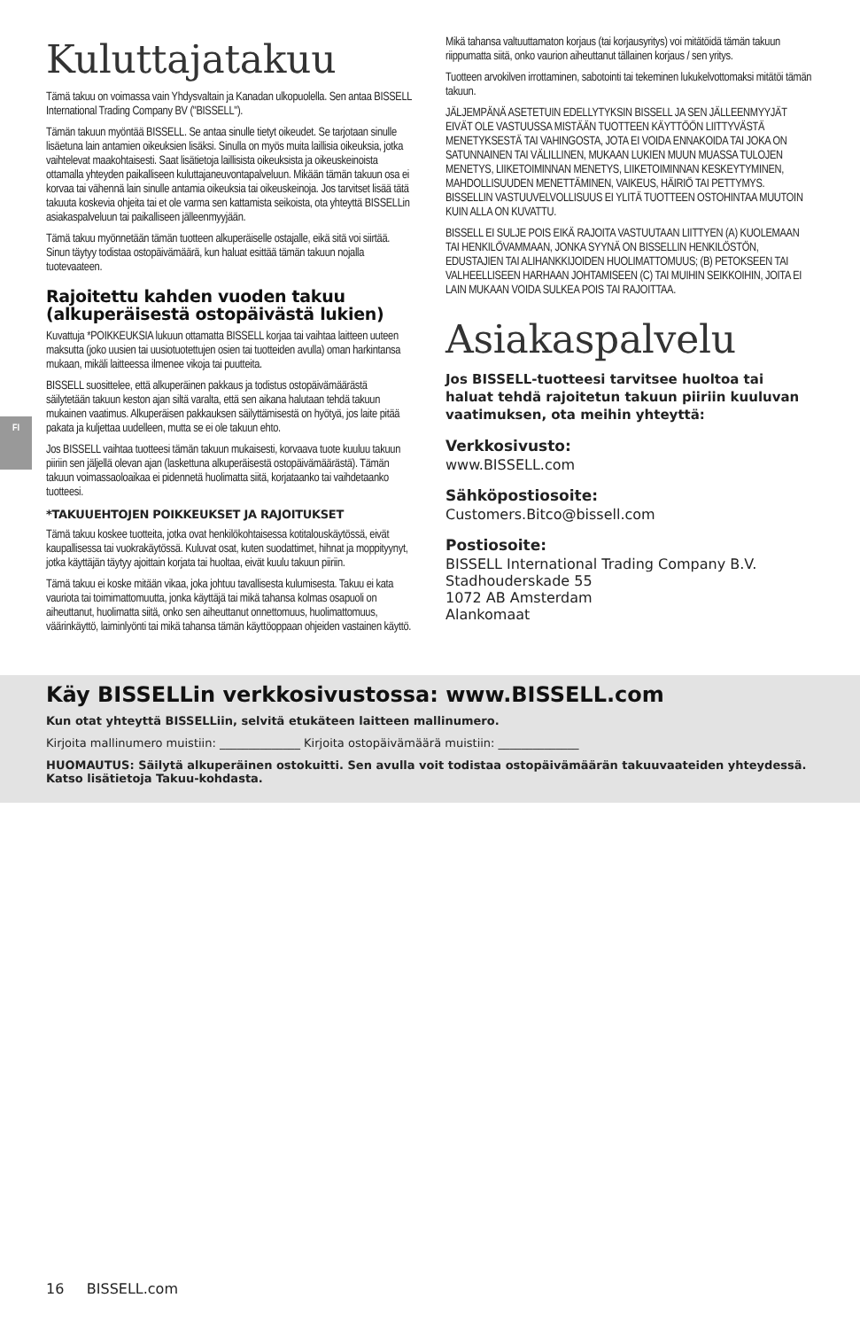FI
Kuluttajatakuu
Tämä takuu on voimassa vain Yhdysvaltain ja Kanadan ulkopuolella. Sen antaa BISSELL International Trading Company BV ("BISSELL").
Tämän takuun myöntää BISSELL. Se antaa sinulle tietyt oikeudet. Se tarjotaan sinulle lisäetuna lain antamien oikeuksien lisäksi. Sinulla on myös muita laillisia oikeuksia, jotka vaihtelevat maakohtaisesti. Saat lisätietoja laillisista oikeuksista ja oikeuskeinoista ottamalla yhteyden paikalliseen kuluttajaneuvontapalveluun. Mikään tämän takuun osa ei korvaa tai vähennä lain sinulle antamia oikeuksia tai oikeuskeinoja. Jos tarvitset lisää tätä takuuta koskevia ohjeita tai et ole varma sen kattamista seikoista, ota yhteyttä BISSELLin asiakaspalveluun tai paikalliseen jälleenmyyjään.
Tämä takuu myönnetään tämän tuotteen alkuperäiselle ostajalle, eikä sitä voi siirtää. Sinun täytyy todistaa ostopäivämäärä, kun haluat esittää tämän takuun nojalla tuotevaateen.
Rajoitettu kahden vuoden takuu (alkuperäisestä ostopäivästä lukien)
Kuvattuja *POIKKEUKSIA lukuun ottamatta BISSELL korjaa tai vaihtaa laitteen uuteen maksutta (joko uusien tai uusiotuotettujen osien tai tuotteiden avulla) oman harkintansa mukaan, mikäli laitteessa ilmenee vikoja tai puutteita.
BISSELL suosittelee, että alkuperäinen pakkaus ja todistus ostopäivämäärästä säilytetään takuun keston ajan siltä varalta, että sen aikana halutaan tehdä takuun mukainen vaatimus. Alkuperäisen pakkauksen säilyttämisestä on hyötyä, jos laite pitää pakata ja kuljettaa uudelleen, mutta se ei ole takuun ehto.
Jos BISSELL vaihtaa tuotteesi tämän takuun mukaisesti, korvaava tuote kuuluu takuun piiriin sen jäljellä olevan ajan (laskettuna alkuperäisestä ostopäivämäärästä). Tämän takuun voimassaoloaikaa ei pidennetä huolimatta siitä, korjataanko tai vaihdetaanko tuotteesi.
*TAKUUEHTOJEN POIKKEUKSET JA RAJOITUKSET
Tämä takuu koskee tuotteita, jotka ovat henkilökohtaisessa kotitalouskäytössä, eivät kaupallisessa tai vuokrakäytössä. Kuluvat osat, kuten suodattimet, hihnat ja moppityynyt, jotka käyttäjän täytyy ajoittain korjata tai huoltaa, eivät kuulu takuun piiriin.
Tämä takuu ei koske mitään vikaa, joka johtuu tavallisesta kulumisesta. Takuu ei kata vauriota tai toimimattomuutta, jonka käyttäjä tai mikä tahansa kolmas osapuoli on aiheuttanut, huolimatta siitä, onko sen aiheuttanut onnettomuus, huolimattomuus, väärinkäyttö, laiminlyönti tai mikä tahansa tämän käyttöoppaan ohjeiden vastainen käyttö.
Mikä tahansa valtuuttamaton korjaus (tai korjausyritys) voi mitätöidä tämän takuun riippumatta siitä, onko vaurion aiheuttanut tällainen korjaus / sen yritys.
Tuotteen arvokilven irrottaminen, sabotointi tai tekeminen lukukelvottomaksi mitätöi tämän takuun.
JÄLJEMPÄNÄ ASETETUIN EDELLYTYKSIN BISSELL JA SEN JÄLLEENMYYJÄT EIVÄT OLE VASTUUSSA MISTÄÄN TUOTTEEN KÄYTTÖÖN LIITTYVÄSTÄ MENETYKSESTÄ TAI VAHINGOSTA, JOTA EI VOIDA ENNAKOIDA TAI JOKA ON SATUNNAINEN TAI VÄLILLINEN, MUKAAN LUKIEN MUUN MUASSA TULOJEN MENETYS, LIIKETOIMINNAN MENETYS, LIIKETOIMINNAN KESKEYTYMINEN, MAHDOLLISUUDEN MENETTÄMINEN, VAIKEUS, HÄIRIÖ TAI PETTYMYS. BISSELLIN VASTUUVELVOLLISUUS EI YLITÄ TUOTTEEN OSTOHINTAA MUUTOIN KUIN ALLA ON KUVATTU.
BISSELL EI SULJE POIS EIKÄ RAJOITA VASTUUTAAN LIITTYEN (A) KUOLEMAAN TAI HENKILÖVAMMAAN, JONKA SYYNÄ ON BISSELLIN HENKILÖSTÖN, EDUSTAJIEN TAI ALIHANKKIJOIDEN HUOLIMATTOMUUS; (B) PETOKSEEN TAI VALHEELLISEEN HARHAAN JOHTAMISEEN (C) TAI MUIHIN SEIKKOIHIN, JOITA EI LAIN MUKAAN VOIDA SULKEA POIS TAI RAJOITTAA.
Asiakaspalvelu
Jos BISSELL-tuotteesi tarvitsee huoltoa tai haluat tehdä rajoitetun takuun piiriin kuuluvan vaatimuksen, ota meihin yhteyttä:
Verkkosivusto:
www.BISSELL.com
Sähköpostiosoite:
Customers.Bitco@bissell.com
Postiosoite:
BISSELL International Trading Company B.V.
Stadhouderskade 55
1072 AB Amsterdam
Alankomaat
Käy BISSELLin verkkosivustossa: www.BISSELL.com
Kun otat yhteyttä BISSELLiin, selvitä etukäteen laitteen mallinumero.
Kirjoita mallinumero muistiin: ______________ Kirjoita ostopäivämäärä muistiin: ______________
HUOMAUTUS: Säilytä alkuperäinen ostokuitti. Sen avulla voit todistaa ostopäivämäärän takuuvaateiden yhteydessä. Katso lisätietoja Takuu-kohdasta.
16 BISSELL.com